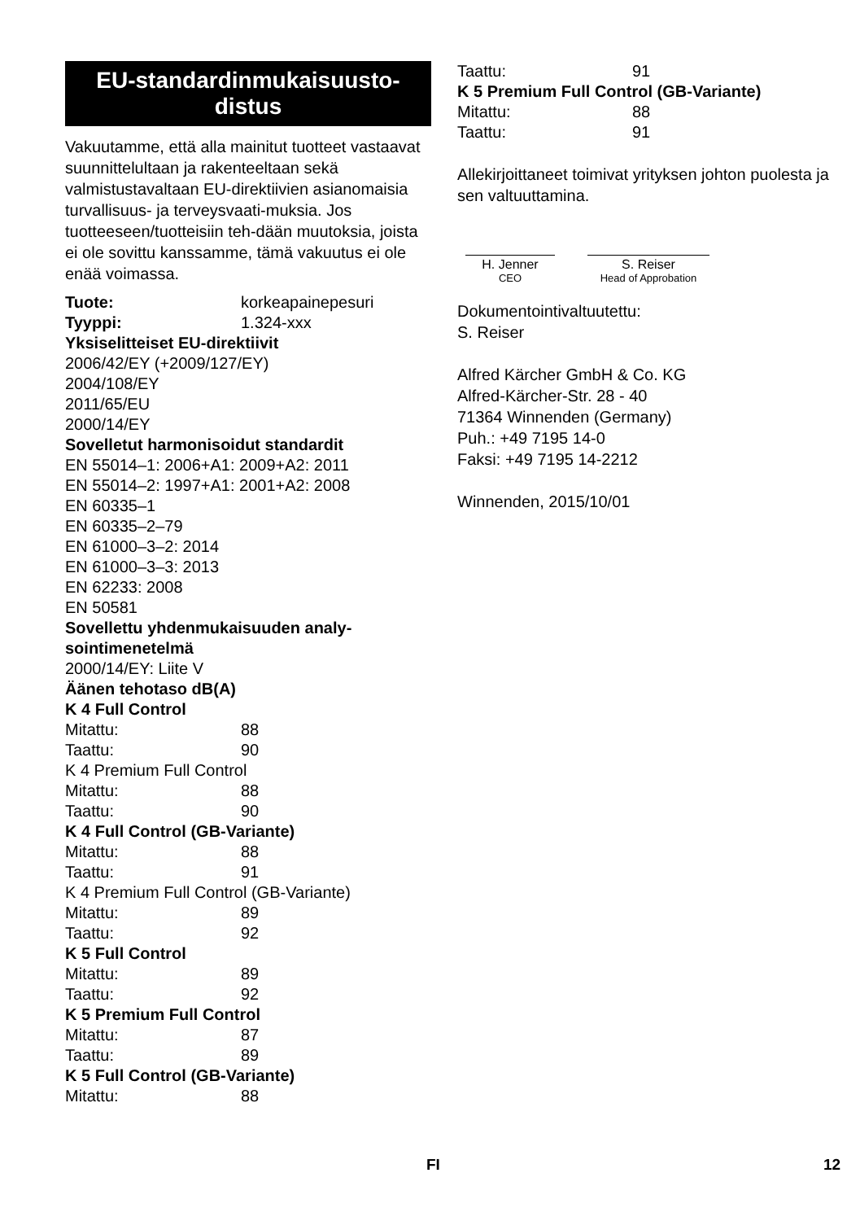EU-standardinmukaisuusto-
distus
Vakuutamme, että alla mainitut tuotteet vastaavat suunnittelultaan ja rakenteeltaan sekä valmistustavaltaan EU-direktiivien asianomaisia turvallisuus- ja terveysvaati-muksia. Jos tuotteeseen/tuotteisiin teh-dään muutoksia, joista ei ole sovittu kanssamme, tämä vakuutus ei ole enää voimassa.
Tuote: korkeapainepesuri
Tyyppi: 1.324-xxx
Yksiselitteiset EU-direktiivit
2006/42/EY (+2009/127/EY)
2004/108/EY
2011/65/EU
2000/14/EY
Sovelletut harmonisoidut standardit
EN 55014–1: 2006+A1: 2009+A2: 2011
EN 55014–2: 1997+A1: 2001+A2: 2008
EN 60335–1
EN 60335–2–79
EN 61000–3–2: 2014
EN 61000–3–3: 2013
EN 62233: 2008
EN 50581
Sovellettu yhdenmukaisuuden analy-
sointimenetelmä
2000/14/EY: Liite V
Äänen tehotaso dB(A)
K 4 Full Control
Mitattu: 88
Taattu: 90
K 4 Premium Full Control
Mitattu: 88
Taattu: 90
K 4 Full Control (GB-Variante)
Mitattu: 88
Taattu: 91
K 4 Premium Full Control (GB-Variante)
Mitattu: 89
Taattu: 92
K 5 Full Control
Mitattu: 89
Taattu: 92
K 5 Premium Full Control
Mitattu: 87
Taattu: 89
K 5 Full Control (GB-Variante)
Mitattu: 88
Taattu: 91
K 5 Premium Full Control (GB-Variante)
Mitattu: 88
Taattu: 91
Allekirjoittaneet toimivat yrityksen johton puolesta ja sen valtuuttamina.
H. Jenner
CEO
S. Reiser
Head of Approbation
Dokumentointivaltuutettu:
S. Reiser
Alfred Kärcher GmbH & Co. KG
Alfred-Kärcher-Str. 28 - 40
71364 Winnenden (Germany)
Puh.: +49 7195 14-0
Faksi: +49 7195 14-2212
Winnenden, 2015/10/01
FI 12